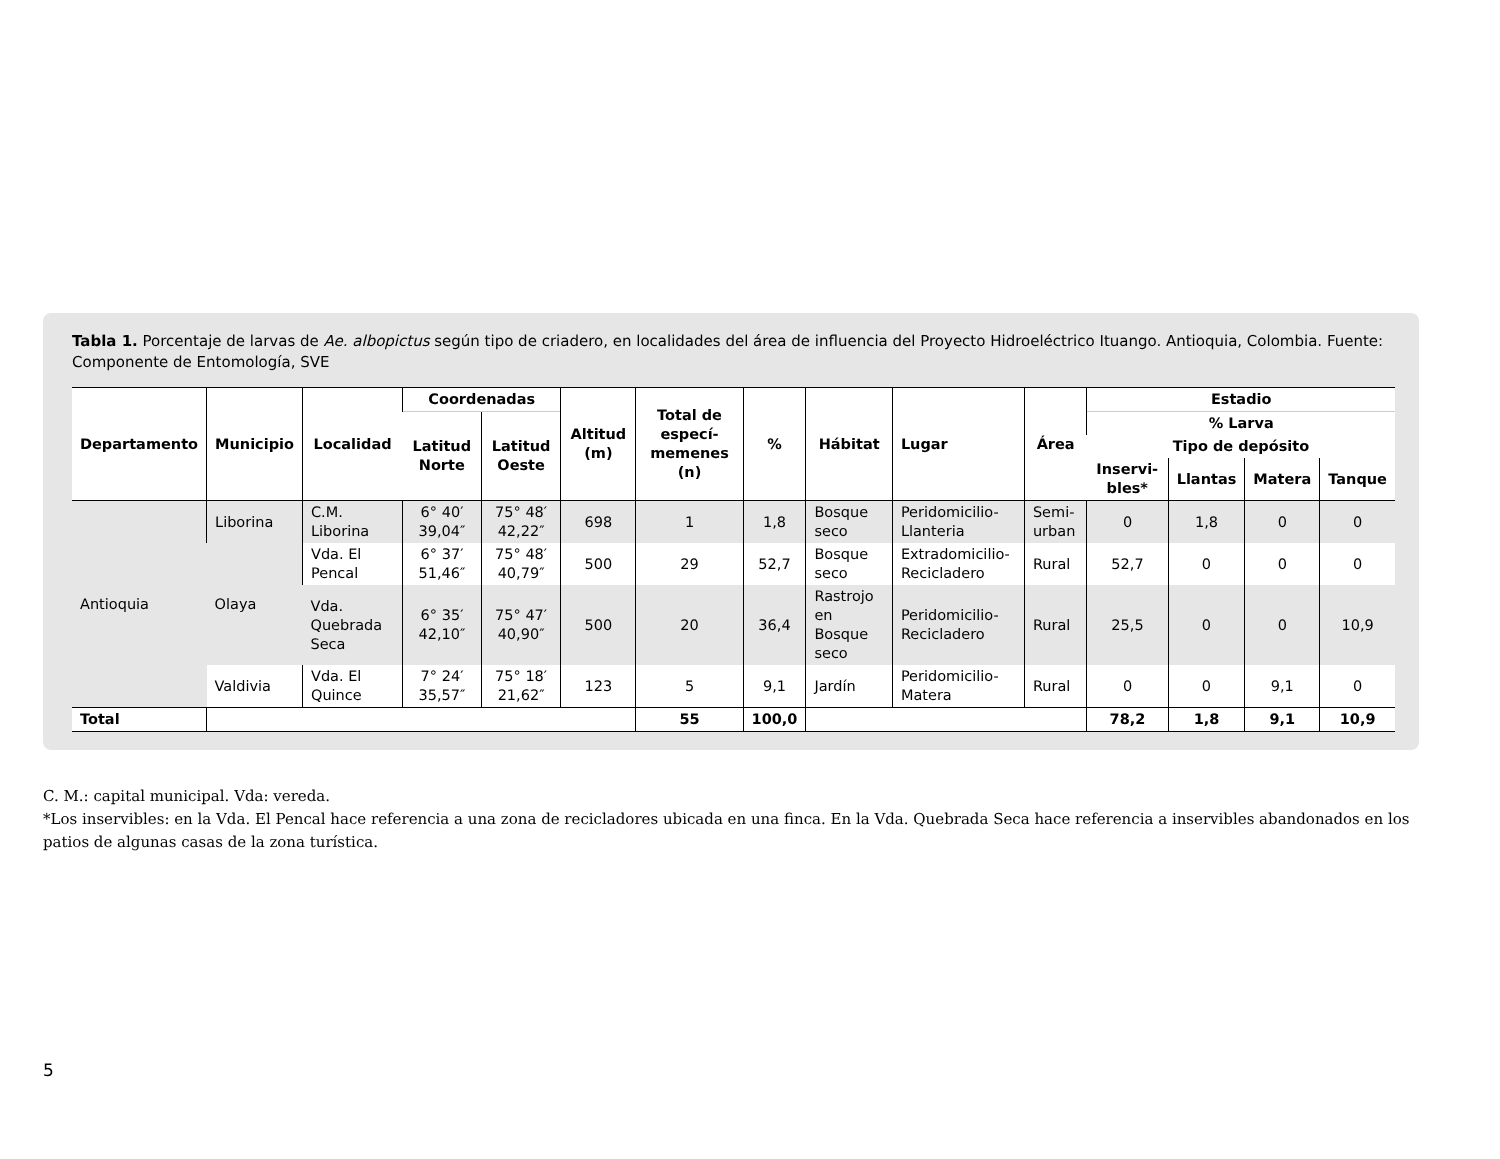Tabla 1. Porcentaje de larvas de Ae. albopictus según tipo de criadero, en localidades del área de influencia del Proyecto Hidroeléctrico Ituango. Antioquia, Colombia. Fuente: Componente de Entomología, SVE
| Departamento | Municipio | Localidad | Coordenadas | | Altitud (m) | Total de especí-memenes (n) | % | Hábitat | Lugar | Área | Estadio | | | |
| --- | --- | --- | --- | --- | --- | --- | --- | --- | --- | --- | --- | --- | --- | --- |
| | | | Latitud Norte | Latitud Oeste | | | | | | | % Larva | | | |
| | | | | | | | | | | | Tipo de depósito | | | |
| | | | | | | | | | | | Inservi-bles* | Llantas | Matera | Tanque |
| Antioquia | Liborina | C.M. Liborina | 6° 40′ 39,04″ | 75° 48′ 42,22″ | 698 | 1 | 1,8 | Bosque seco | Peridomicilio-Llanteria | Semi-urban | 0 | 1,8 | 0 | 0 |
| | Olaya | Vda. El Pencal | 6° 37′ 51,46″ | 75° 48′ 40,79″ | 500 | 29 | 52,7 | Bosque seco | Extradomicilio-Recicladero | Rural | 52,7 | 0 | 0 | 0 |
| | | Vda. Quebrada Seca | 6° 35′ 42,10″ | 75° 47′ 40,90″ | 500 | 20 | 36,4 | Rastrojo en Bosque seco | Peridomicilio-Recicladero | Rural | 25,5 | 0 | 0 | 10,9 |
| | Valdivia | Vda. El Quince | 7° 24′ 35,57″ | 75° 18′ 21,62″ | 123 | 5 | 9,1 | Jardín | Peridomicilio-Matera | Rural | 0 | 0 | 9,1 | 0 |
| Total | | | | | | 55 | 100,0 | | | | 78,2 | 1,8 | 9,1 | 10,9 |
C. M.: capital municipal. Vda: vereda.
*Los inservibles: en la Vda. El Pencal hace referencia a una zona de recicladores ubicada en una finca. En la Vda. Quebrada Seca hace referencia a inservibles abandonados en los patios de algunas casas de la zona turística.
5